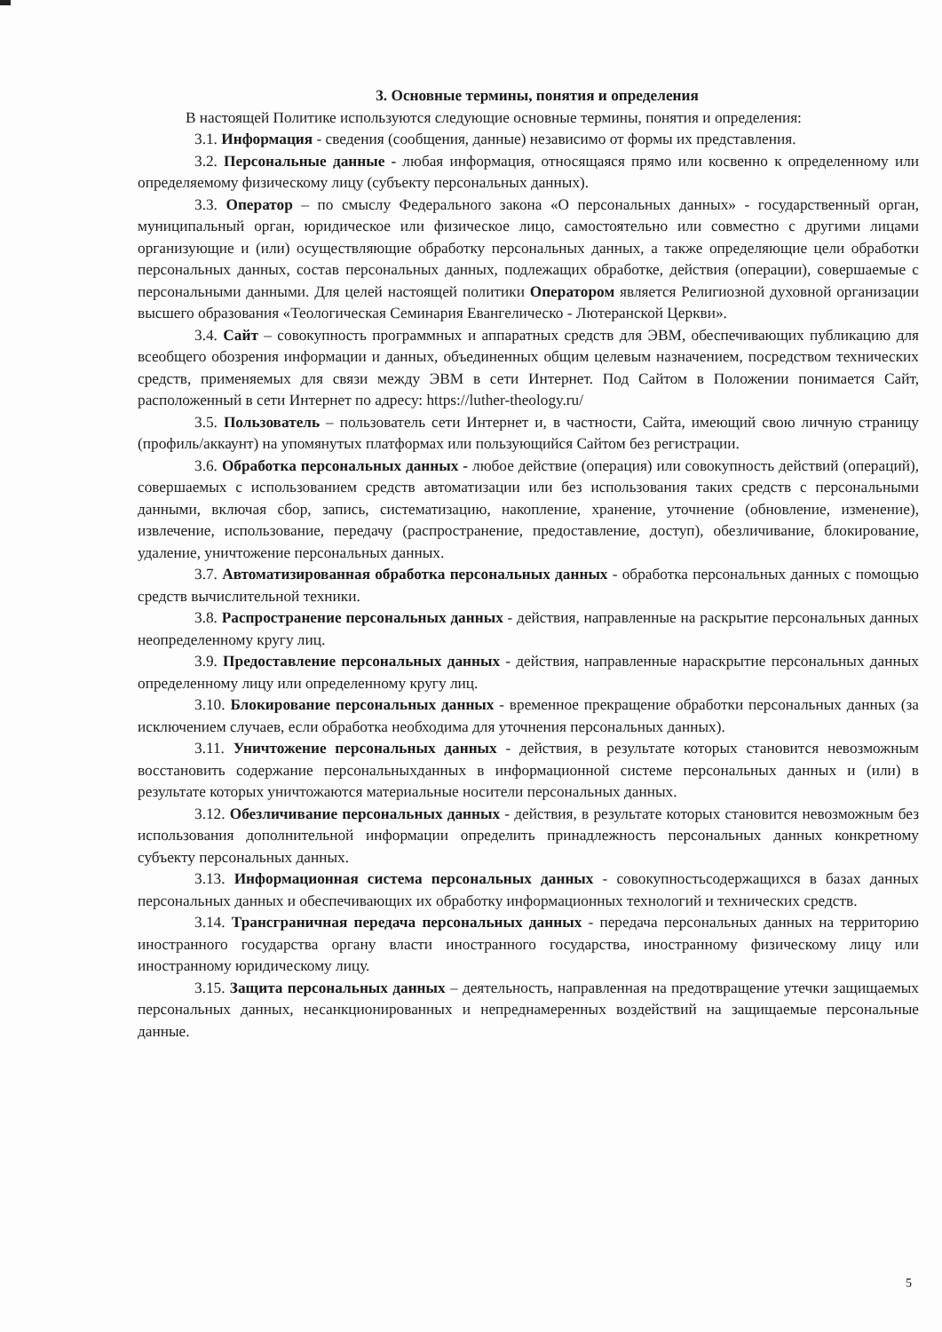3. Основные термины, понятия и определения
В настоящей Политике используются следующие основные термины, понятия и определения:
3.1. Информация - сведения (сообщения, данные) независимо от формы их представления.
3.2. Персональные данные - любая информация, относящаяся прямо или косвенно к определенному или определяемому физическому лицу (субъекту персональных данных).
3.3. Оператор – по смыслу Федерального закона «О персональных данных» - государственный орган, муниципальный орган, юридическое или физическое лицо, самостоятельно или совместно с другими лицами организующие и (или) осуществляющие обработку персональных данных, а также определяющие цели обработки персональных данных, состав персональных данных, подлежащих обработке, действия (операции), совершаемые с персональными данными. Для целей настоящей политики Оператором является Религиозной духовной организации высшего образования «Теологическая Семинария Евангелическо - Лютеранской Церкви».
3.4. Сайт – совокупность программных и аппаратных средств для ЭВМ, обеспечивающих публикацию для всеобщего обозрения информации и данных, объединенных общим целевым назначением, посредством технических средств, применяемых для связи между ЭВМ в сети Интернет. Под Сайтом в Положении понимается Сайт, расположенный в сети Интернет по адресу: https://luther-theology.ru/
3.5. Пользователь – пользователь сети Интернет и, в частности, Сайта, имеющий свою личную страницу (профиль/аккаунт) на упомянутых платформах или пользующийся Сайтом без регистрации.
3.6. Обработка персональных данных - любое действие (операция) или совокупность действий (операций), совершаемых с использованием средств автоматизации или без использования таких средств с персональными данными, включая сбор, запись, систематизацию, накопление, хранение, уточнение (обновление, изменение), извлечение, использование, передачу (распространение, предоставление, доступ), обезличивание, блокирование, удаление, уничтожение персональных данных.
3.7. Автоматизированная обработка персональных данных - обработка персональных данных с помощью средств вычислительной техники.
3.8. Распространение персональных данных - действия, направленные на раскрытие персональных данных неопределенному кругу лиц.
3.9. Предоставление персональных данных - действия, направленные нараскрытие персональных данных определенному лицу или определенному кругу лиц.
3.10. Блокирование персональных данных - временное прекращение обработки персональных данных (за исключением случаев, если обработка необходима для уточнения персональных данных).
3.11. Уничтожение персональных данных - действия, в результате которых становится невозможным восстановить содержание персональныхданных в информационной системе персональных данных и (или) в результате которых уничтожаются материальные носители персональных данных.
3.12. Обезличивание персональных данных - действия, в результате которых становится невозможным без использования дополнительной информации определить принадлежность персональных данных конкретному субъекту персональных данных.
3.13. Информационная система персональных данных - совокупностьсодержащихся в базах данных персональных данных и обеспечивающих их обработку информационных технологий и технических средств.
3.14. Трансграничная передача персональных данных - передача персональных данных на территорию иностранного государства органу власти иностранного государства, иностранному физическому лицу или иностранному юридическому лицу.
3.15. Защита персональных данных – деятельность, направленная на предотвращение утечки защищаемых персональных данных, несанкционированных и непреднамеренных воздействий на защищаемые персональные данные.
5